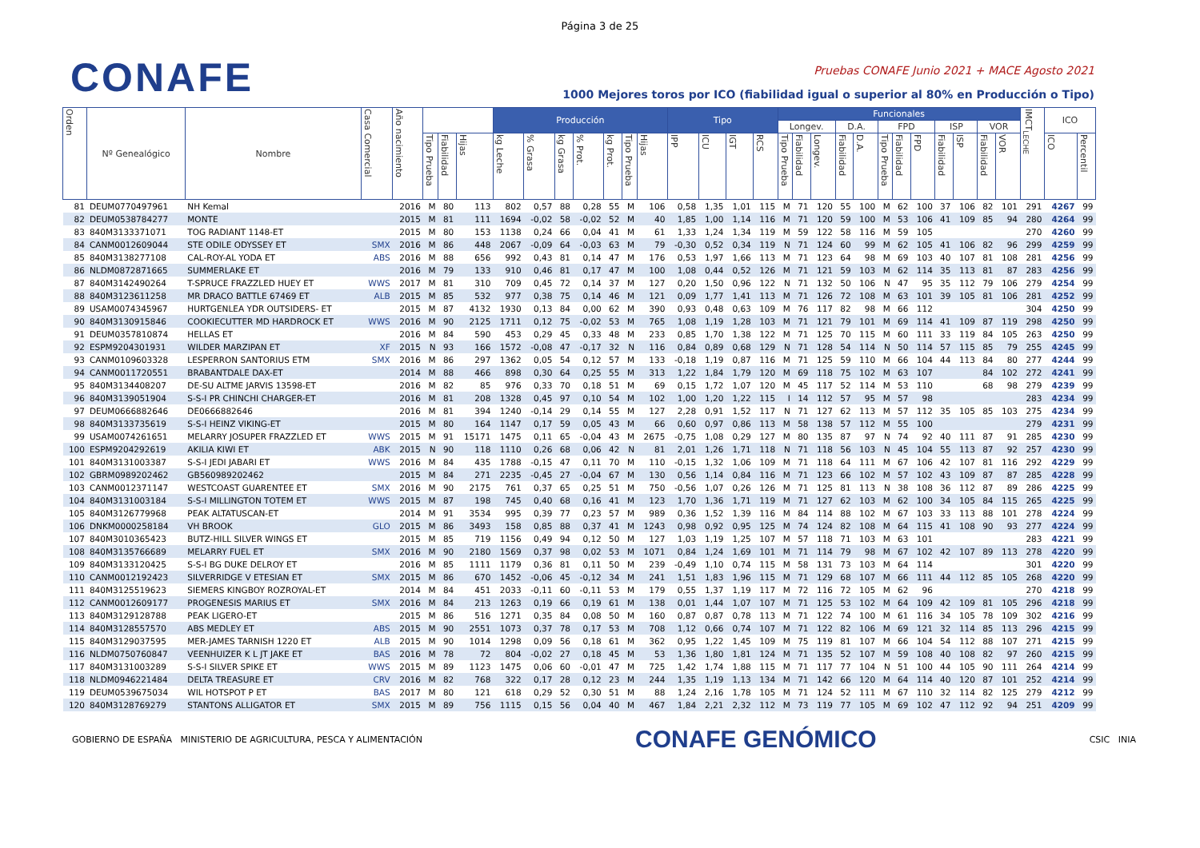Página 3 de 25
CONAFE
Pruebas CONAFE Junio 2021 + MACE Agosto 2021
1000 Mejores toros por ICO (fiabilidad igual o superior al 80% en Producción o Tipo)
| Orden | Nº Genealógico | Nombre | Casa Comercial | Año nacimiento | | | | Producción | | | | | | | Tipo | | | | Funcionales | | | | | | | | | | | | IMCT<sub>LECHE</sub> | ICO | |
| --- | --- | --- | --- | --- | --- | --- | --- | --- | --- | --- | --- | --- | --- | --- | --- | --- | --- | --- | --- | --- | --- | --- | --- | --- | --- | --- | --- | --- | --- | --- | --- | --- | --- |
| | | | | | | | | | | | | | | | | | | | Longev. | | | D.A. | | FPD | | | ISP | | VOR | | | | |
| | | | | | Tipo Prueba | Fiabilidad | Hijas | kg Leche | % Grasa | kg Grasa | % Prot. | kg Prot. | Tipo Prueba | Hijas | IPP | ICU | IGT | RCS | Tipo Prueba | Fiabilidad | Longev. | Fiabilidad | D.A. | Tipo Prueba | Fiabilidad | FPD | Fiabilidad | ISP | Fiabilidad | VOR | | ICO | Percentil |
| 81 | DEUM0770497961 | NH Kemal | | 2016 | M | 80 | 113 | 802 | 0,57 | 88 | 0,28 | 55 | M | 106 | 0,58 | 1,35 | 1,01 | 115 | M | 71 | 120 | 55 | 100 | M | 62 | 100 | 37 | 106 | 82 | 101 | 291 | 4267 | 99 |
| 82 | DEUM0538784277 | MONTE | | 2015 | M | 81 | 111 | 1694 | -0,02 | 58 | -0,02 | 52 | M | 40 | 1,85 | 1,00 | 1,14 | 116 | M | 71 | 120 | 59 | 100 | M | 53 | 106 | 41 | 109 | 85 | 94 | 280 | 4264 | 99 |
| 83 | 840M3133371071 | TOG RADIANT 1148-ET | | 2015 | M | 80 | 153 | 1138 | 0,24 | 66 | 0,04 | 41 | M | 61 | 1,33 | 1,24 | 1,34 | 119 | M | 59 | 122 | 58 | 116 | M | 59 | 105 | | | | | 270 | 4260 | 99 |
| 84 | CANM0012609044 | STE ODILE ODYSSEY ET | SMX | 2016 | M | 86 | 448 | 2067 | -0,09 | 64 | -0,03 | 63 | M | 79 | -0,30 | 0,52 | 0,34 | 119 | N | 71 | 124 | 60 | 99 | M | 62 | 105 | 41 | 106 | 82 | 96 | 299 | 4259 | 99 |
| 85 | 840M3138277108 | CAL-ROY-AL YODA ET | ABS | 2016 | M | 88 | 656 | 992 | 0,43 | 81 | 0,14 | 47 | M | 176 | 0,53 | 1,97 | 1,66 | 113 | M | 71 | 123 | 64 | 98 | M | 69 | 103 | 40 | 107 | 81 | 108 | 281 | 4256 | 99 |
| 86 | NLDM0872871665 | SUMMERLAKE ET | | 2016 | M | 79 | 133 | 910 | 0,46 | 81 | 0,17 | 47 | M | 100 | 1,08 | 0,44 | 0,52 | 126 | M | 71 | 121 | 59 | 103 | M | 62 | 114 | 35 | 113 | 81 | 87 | 283 | 4256 | 99 |
| 87 | 840M3142490264 | T-SPRUCE FRAZZLED HUEY ET | WWS | 2017 | M | 81 | 310 | 709 | 0,45 | 72 | 0,14 | 37 | M | 127 | 0,20 | 1,50 | 0,96 | 122 | N | 71 | 132 | 50 | 106 | N | 47 | 95 | 35 | 112 | 79 | 106 | 279 | 4254 | 99 |
| 88 | 840M3123611258 | MR DRACO BATTLE 67469 ET | ALB | 2015 | M | 85 | 532 | 977 | 0,38 | 75 | 0,14 | 46 | M | 121 | 0,09 | 1,77 | 1,41 | 113 | M | 71 | 126 | 72 | 108 | M | 63 | 101 | 39 | 105 | 81 | 106 | 281 | 4252 | 99 |
| 89 | USAM0074345967 | HURTGENLEA YDR OUTSIDERS- ET | | 2015 | M | 87 | 4132 | 1930 | 0,13 | 84 | 0,00 | 62 | M | 390 | 0,93 | 0,48 | 0,63 | 109 | M | 76 | 117 | 82 | 98 | M | 66 | 112 | | | | | 304 | 4250 | 99 |
| 90 | 840M3130915846 | COOKIECUTTER MD HARDROCK ET | WWS | 2016 | M | 90 | 2125 | 1711 | 0,12 | 75 | -0,02 | 53 | M | 765 | 1,08 | 1,19 | 1,28 | 103 | M | 71 | 121 | 79 | 101 | M | 69 | 114 | 41 | 109 | 87 | 119 | 298 | 4250 | 99 |
| 91 | DEUM0357810874 | HELLAS ET | | 2016 | M | 84 | 590 | 453 | 0,29 | 45 | 0,33 | 48 | M | 233 | 0,85 | 1,70 | 1,38 | 122 | M | 71 | 125 | 70 | 115 | M | 60 | 111 | 33 | 119 | 84 | 105 | 263 | 4250 | 99 |
| 92 | ESPM9204301931 | WILDER MARZIPAN ET | XF | 2015 | N | 93 | 166 | 1572 | -0,08 | 47 | -0,17 | 32 | N | 116 | 0,84 | 0,89 | 0,68 | 129 | N | 71 | 128 | 54 | 114 | N | 50 | 114 | 57 | 115 | 85 | 79 | 255 | 4245 | 99 |
| 93 | CANM0109603328 | LESPERRON SANTORIUS ETM | SMX | 2016 | M | 86 | 297 | 1362 | 0,05 | 54 | 0,12 | 57 | M | 133 | -0,18 | 1,19 | 0,87 | 116 | M | 71 | 125 | 59 | 110 | M | 66 | 104 | 44 | 113 | 84 | 80 | 277 | 4244 | 99 |
| 94 | CANM0011720551 | BRABANTDALE DAX-ET | | 2014 | M | 88 | 466 | 898 | 0,30 | 64 | 0,25 | 55 | M | 313 | 1,22 | 1,84 | 1,79 | 120 | M | 69 | 118 | 75 | 102 | M | 63 | 107 | | | 84 | 102 | 272 | 4241 | 99 |
| 95 | 840M3134408207 | DE-SU ALTME JARVIS 13598-ET | | 2016 | M | 82 | 85 | 976 | 0,33 | 70 | 0,18 | 51 | M | 69 | 0,15 | 1,72 | 1,07 | 120 | M | 45 | 117 | 52 | 114 | M | 53 | 110 | | | 68 | 98 | 279 | 4239 | 99 |
| 96 | 840M3139051904 | S-S-I PR CHINCHI CHARGER-ET | | 2016 | M | 81 | 208 | 1328 | 0,45 | 97 | 0,10 | 54 | M | 102 | 1,00 | 1,20 | 1,22 | 115 | I | 14 | 112 | 57 | 95 | M | 57 | 98 | | | | | 283 | 4234 | 99 |
| 97 | DEUM0666882646 | DE0666882646 | | 2016 | M | 81 | 394 | 1240 | -0,14 | 29 | 0,14 | 55 | M | 127 | 2,28 | 0,91 | 1,52 | 117 | N | 71 | 127 | 62 | 113 | M | 57 | 112 | 35 | 105 | 85 | 103 | 275 | 4234 | 99 |
| 98 | 840M3133735619 | S-S-I HEINZ VIKING-ET | | 2015 | M | 80 | 164 | 1147 | 0,17 | 59 | 0,05 | 43 | M | 66 | 0,60 | 0,97 | 0,86 | 113 | M | 58 | 138 | 57 | 112 | M | 55 | 100 | | | | | 279 | 4231 | 99 |
| 99 | USAM0074261651 | MELARRY JOSUPER FRAZZLED ET | WWS | 2015 | M | 91 | 15171 | 1475 | 0,11 | 65 | -0,04 | 43 | M | 2675 | -0,75 | 1,08 | 0,29 | 127 | M | 80 | 135 | 87 | 97 | N | 74 | 92 | 40 | 111 | 87 | 91 | 285 | 4230 | 99 |
| 100 | ESPM9204292619 | AKILIA KIWI ET | ABK | 2015 | N | 90 | 118 | 1110 | 0,26 | 68 | 0,06 | 42 | N | 81 | 2,01 | 1,26 | 1,71 | 118 | N | 71 | 118 | 56 | 103 | N | 45 | 104 | 55 | 113 | 87 | 92 | 257 | 4230 | 99 |
| 101 | 840M3131003387 | S-S-I JEDI JABARI ET | WWS | 2016 | M | 84 | 435 | 1788 | -0,15 | 47 | 0,11 | 70 | M | 110 | -0,15 | 1,32 | 1,06 | 109 | M | 71 | 118 | 64 | 111 | M | 67 | 106 | 42 | 107 | 81 | 116 | 292 | 4229 | 99 |
| 102 | GBRM0989202462 | GB560989202462 | | 2015 | M | 84 | 271 | 2235 | -0,45 | 27 | -0,04 | 67 | M | 130 | 0,56 | 1,14 | 0,84 | 116 | M | 71 | 123 | 66 | 102 | M | 57 | 102 | 43 | 109 | 87 | 87 | 285 | 4228 | 99 |
| 103 | CANM0012371147 | WESTCOAST GUARENTEE ET | SMX | 2016 | M | 90 | 2175 | 761 | 0,37 | 65 | 0,25 | 51 | M | 750 | -0,56 | 1,07 | 0,26 | 126 | M | 71 | 125 | 81 | 113 | N | 38 | 108 | 36 | 112 | 87 | 89 | 286 | 4225 | 99 |
| 104 | 840M3131003184 | S-S-I MILLINGTON TOTEM ET | WWS | 2015 | M | 87 | 198 | 745 | 0,40 | 68 | 0,16 | 41 | M | 123 | 1,70 | 1,36 | 1,71 | 119 | M | 71 | 127 | 62 | 103 | M | 62 | 100 | 34 | 105 | 84 | 115 | 265 | 4225 | 99 |
| 105 | 840M3126779968 | PEAK ALTATUSCAN-ET | | 2014 | M | 91 | 3534 | 995 | 0,39 | 77 | 0,23 | 57 | M | 989 | 0,36 | 1,52 | 1,39 | 116 | M | 84 | 114 | 88 | 102 | M | 67 | 103 | 33 | 113 | 88 | 101 | 278 | 4224 | 99 |
| 106 | DNKM0000258184 | VH BROOK | GLO | 2015 | M | 86 | 3493 | 158 | 0,85 | 88 | 0,37 | 41 | M | 1243 | 0,98 | 0,92 | 0,95 | 125 | M | 74 | 124 | 82 | 108 | M | 64 | 115 | 41 | 108 | 90 | 93 | 277 | 4224 | 99 |
| 107 | 840M3010365423 | BUTZ-HILL SILVER WINGS ET | | 2015 | M | 85 | 719 | 1156 | 0,49 | 94 | 0,12 | 50 | M | 127 | 1,03 | 1,19 | 1,25 | 107 | M | 57 | 118 | 71 | 103 | M | 63 | 101 | | | | | 283 | 4221 | 99 |
| 108 | 840M3135766689 | MELARRY FUEL ET | SMX | 2016 | M | 90 | 2180 | 1569 | 0,37 | 98 | 0,02 | 53 | M | 1071 | 0,84 | 1,24 | 1,69 | 101 | M | 71 | 114 | 79 | 98 | M | 67 | 102 | 42 | 107 | 89 | 113 | 278 | 4220 | 99 |
| 109 | 840M3133120425 | S-S-I BG DUKE DELROY ET | | 2016 | M | 85 | 1111 | 1179 | 0,36 | 81 | 0,11 | 50 | M | 239 | -0,49 | 1,10 | 0,74 | 115 | M | 58 | 131 | 73 | 103 | M | 64 | 114 | | | | | 301 | 4220 | 99 |
| 110 | CANM0012192423 | SILVERRIDGE V ETESIAN ET | SMX | 2015 | M | 86 | 670 | 1452 | -0,06 | 45 | -0,12 | 34 | M | 241 | 1,51 | 1,83 | 1,96 | 115 | M | 71 | 129 | 68 | 107 | M | 66 | 111 | 44 | 112 | 85 | 105 | 268 | 4220 | 99 |
| 111 | 840M3125519623 | SIEMERS KINGBOY ROZROYAL-ET | | 2014 | M | 84 | 451 | 2033 | -0,11 | 60 | -0,11 | 53 | M | 179 | 0,55 | 1,37 | 1,19 | 117 | M | 72 | 116 | 72 | 105 | M | 62 | 96 | | | | | 270 | 4218 | 99 |
| 112 | CANM0012609177 | PROGENESIS MARIUS ET | SMX | 2016 | M | 84 | 213 | 1263 | 0,19 | 66 | 0,19 | 61 | M | 138 | 0,01 | 1,44 | 1,07 | 107 | M | 71 | 125 | 53 | 102 | M | 64 | 109 | 42 | 109 | 81 | 105 | 296 | 4218 | 99 |
| 113 | 840M3129128788 | PEAK LIGERO-ET | | 2015 | M | 86 | 516 | 1271 | 0,35 | 84 | 0,08 | 50 | M | 160 | 0,87 | 0,87 | 0,78 | 113 | M | 71 | 122 | 74 | 100 | M | 61 | 116 | 34 | 105 | 78 | 109 | 302 | 4216 | 99 |
| 114 | 840M3128557570 | ABS MEDLEY ET | ABS | 2015 | M | 90 | 2551 | 1073 | 0,37 | 78 | 0,17 | 53 | M | 708 | 1,12 | 0,66 | 0,74 | 107 | M | 71 | 122 | 82 | 106 | M | 69 | 121 | 32 | 114 | 85 | 113 | 296 | 4215 | 99 |
| 115 | 840M3129037595 | MER-JAMES TARNISH 1220 ET | ALB | 2015 | M | 90 | 1014 | 1298 | 0,09 | 56 | 0,18 | 61 | M | 362 | 0,95 | 1,22 | 1,45 | 109 | M | 75 | 119 | 81 | 107 | M | 66 | 104 | 54 | 112 | 88 | 107 | 271 | 4215 | 99 |
| 116 | NLDM0750760847 | VEENHUIZER K L JT JAKE ET | BAS | 2016 | M | 78 | 72 | 804 | -0,02 | 27 | 0,18 | 45 | M | 53 | 1,36 | 1,80 | 1,81 | 124 | M | 71 | 135 | 52 | 107 | M | 59 | 108 | 40 | 108 | 82 | 97 | 260 | 4215 | 99 |
| 117 | 840M3131003289 | S-S-I SILVER SPIKE ET | WWS | 2015 | M | 89 | 1123 | 1475 | 0,06 | 60 | -0,01 | 47 | M | 725 | 1,42 | 1,74 | 1,88 | 115 | M | 71 | 117 | 77 | 104 | N | 51 | 100 | 44 | 105 | 90 | 111 | 264 | 4214 | 99 |
| 118 | NLDM0946221484 | DELTA TREASURE ET | CRV | 2016 | M | 82 | 768 | 322 | 0,17 | 28 | 0,12 | 23 | M | 244 | 1,35 | 1,19 | 1,13 | 134 | M | 71 | 142 | 66 | 120 | M | 64 | 114 | 40 | 120 | 87 | 101 | 252 | 4214 | 99 |
| 119 | DEUM0539675034 | WIL HOTSPOT P ET | BAS | 2017 | M | 80 | 121 | 618 | 0,29 | 52 | 0,30 | 51 | M | 88 | 1,24 | 2,16 | 1,78 | 105 | M | 71 | 124 | 52 | 111 | M | 67 | 110 | 32 | 114 | 82 | 125 | 279 | 4212 | 99 |
| 120 | 840M3128769279 | STANTONS ALLIGATOR ET | SMX | 2015 | M | 89 | 756 | 1115 | 0,15 | 56 | 0,04 | 40 | M | 467 | 1,84 | 2,21 | 2,32 | 112 | M | 73 | 119 | 77 | 105 | M | 69 | 102 | 47 | 112 | 92 | 94 | 251 | 4209 | 99 |
GOBIERNO DE ESPAÑA MINISTERIO DE AGRICULTURA, PESCA Y ALIMENTACIÓN
CONAFE GENÓMICO
CSIC INIA